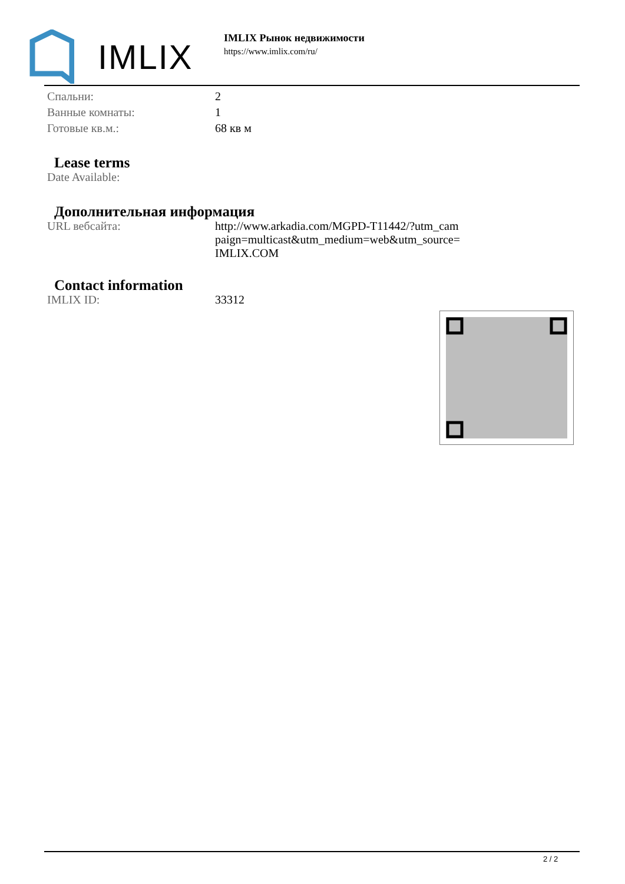IMLIX
IMLIX Рынок недвижимости
https://www.imlix.com/ru/
| Спальни: | 2 |
| Ванные комнаты: | 1 |
| Готовые кв.м.: | 68 кв м |
Lease terms
| Date Available: | |
Дополнительная информация
| URL вебсайта: | http://www.arkadia.com/MGPD-T11442/?utm_cam paign=multicast&utm_medium=web&utm_source= IMLIX.COM |
Contact information
| IMLIX ID: | 33312 |
2 / 2